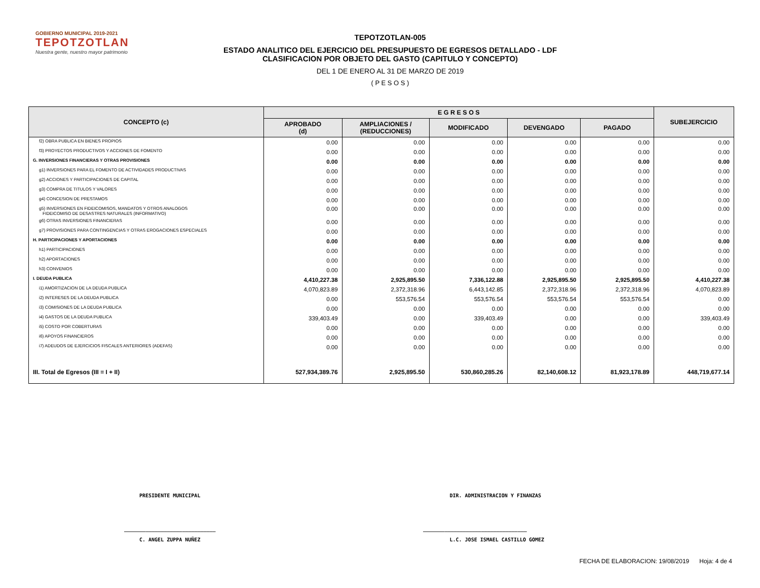GOBIERNO MUNICIPAL 2019-2021
TEPOTZOTLAN
Nuestra gente, nuestro mayor patrimonio
TEPOTZOTLAN-005
ESTADO ANALITICO DEL EJERCICIO DEL PRESUPUESTO DE EGRESOS DETALLADO - LDF
CLASIFICACION POR OBJETO DEL GASTO (CAPITULO Y CONCEPTO)
DEL 1 DE ENERO AL 31 DE MARZO DE 2019
( P E S O S )
| CONCEPTO (c) | E G R E S O S | | | | | SUBEJERCICIO |
| --- | --- | --- | --- | --- | --- | --- |
| | APROBADO (d) | AMPLIACIONES / (REDUCCIONES) | MODIFICADO | DEVENGADO | PAGADO | |
| f2) OBRA PUBLICA EN BIENES PROPIOS | 0.00 | 0.00 | 0.00 | 0.00 | 0.00 | 0.00 |
| f3) PROYECTOS PRODUCTIVOS Y ACCIONES DE FOMENTO | 0.00 | 0.00 | 0.00 | 0.00 | 0.00 | 0.00 |
| G. INVERSIONES FINANCIERAS Y OTRAS PROVISIONES | 0.00 | 0.00 | 0.00 | 0.00 | 0.00 | 0.00 |
| g1) INVERSIONES PARA EL FOMENTO DE ACTIVIDADES PRODUCTIVAS | 0.00 | 0.00 | 0.00 | 0.00 | 0.00 | 0.00 |
| g2) ACCIONES Y PARTICIPACIONES DE CAPITAL | 0.00 | 0.00 | 0.00 | 0.00 | 0.00 | 0.00 |
| g3) COMPRA DE TITULOS Y VALORES | 0.00 | 0.00 | 0.00 | 0.00 | 0.00 | 0.00 |
| g4) CONCESION DE PRESTAMOS | 0.00 | 0.00 | 0.00 | 0.00 | 0.00 | 0.00 |
| g5) INVERSIONES EN FIDEICOMISOS, MANDATOS Y OTROS ANALOGOS FIDEICOMISO DE DESASTRES NATURALES (INFORMATIVO) | 0.00 | 0.00 | 0.00 | 0.00 | 0.00 | 0.00 |
| g6) OTRAS INVERSIONES FINANCIERAS | 0.00 | 0.00 | 0.00 | 0.00 | 0.00 | 0.00 |
| g7) PROVISIONES PARA CONTINGENCIAS Y OTRAS EROGACIONES ESPECIALES | 0.00 | 0.00 | 0.00 | 0.00 | 0.00 | 0.00 |
| H. PARTICIPACIONES Y APORTACIONES | 0.00 | 0.00 | 0.00 | 0.00 | 0.00 | 0.00 |
| h1) PARTICIPACIONES | 0.00 | 0.00 | 0.00 | 0.00 | 0.00 | 0.00 |
| h2) APORTACIONES | 0.00 | 0.00 | 0.00 | 0.00 | 0.00 | 0.00 |
| h3) CONVENIOS | 0.00 | 0.00 | 0.00 | 0.00 | 0.00 | 0.00 |
| I. DEUDA PUBLICA | 4,410,227.38 | 2,925,895.50 | 7,336,122.88 | 2,925,895.50 | 2,925,895.50 | 4,410,227.38 |
| i1) AMORTIZACION DE LA DEUDA PUBLICA | 4,070,823.89 | 2,372,318.96 | 6,443,142.85 | 2,372,318.96 | 2,372,318.96 | 4,070,823.89 |
| i2) INTERESES DE LA DEUDA PUBLICA | 0.00 | 553,576.54 | 553,576.54 | 553,576.54 | 553,576.54 | 0.00 |
| i3) COMISIONES DE LA DEUDA PUBLICA | 0.00 | 0.00 | 0.00 | 0.00 | 0.00 | 0.00 |
| i4) GASTOS DE LA DEUDA PUBLICA | 339,403.49 | 0.00 | 339,403.49 | 0.00 | 0.00 | 339,403.49 |
| i5) COSTO POR COBERTURAS | 0.00 | 0.00 | 0.00 | 0.00 | 0.00 | 0.00 |
| i6) APOYOS FINANCIEROS | 0.00 | 0.00 | 0.00 | 0.00 | 0.00 | 0.00 |
| i7) ADEUDOS DE EJERCICIOS FISCALES ANTERIORES (ADEFAS) | 0.00 | 0.00 | 0.00 | 0.00 | 0.00 | 0.00 |
| III. Total de Egresos (III = I + II) | 527,934,389.76 | 2,925,895.50 | 530,860,285.26 | 82,140,608.12 | 81,923,178.89 | 448,719,677.14 |
PRESIDENTE MUNICIPAL DIR. ADMINISTRACION Y FINANZAS
______________________________ __________________________________
C. ANGEL ZUPPA NUÑEZ L.C. JOSE ISMAEL CASTILLO GOMEZ
FECHA DE ELABORACION: 19/08/2019 Hoja: 4 de 4